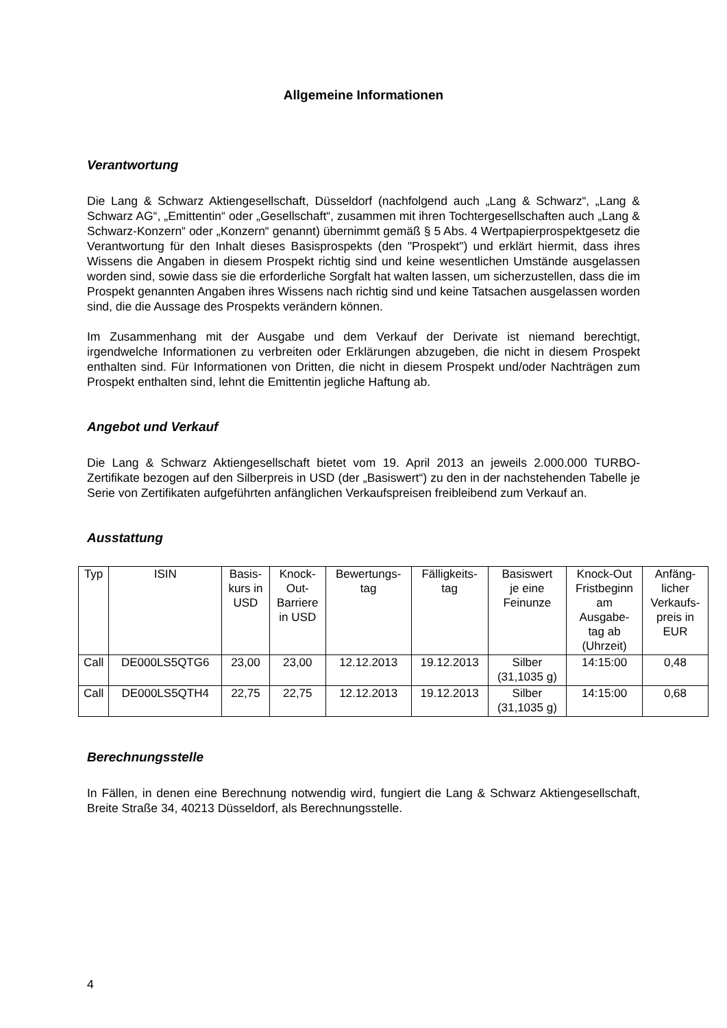Allgemeine Informationen
Verantwortung
Die Lang & Schwarz Aktiengesellschaft, Düsseldorf (nachfolgend auch „Lang & Schwarz“, „Lang & Schwarz AG“, „Emittentin“ oder „Gesellschaft“, zusammen mit ihren Tochtergesellschaften auch „Lang & Schwarz-Konzern“ oder „Konzern“ genannt) übernimmt gemäß § 5 Abs. 4 Wertpapierprospektgesetz die Verantwortung für den Inhalt dieses Basisprospekts (den "Prospekt") und erklärt hiermit, dass ihres Wissens die Angaben in diesem Prospekt richtig sind und keine wesentlichen Umstände ausgelassen worden sind, sowie dass sie die erforderliche Sorgfalt hat walten lassen, um sicherzustellen, dass die im Prospekt genannten Angaben ihres Wissens nach richtig sind und keine Tatsachen ausgelassen worden sind, die die Aussage des Prospekts verändern können.
Im Zusammenhang mit der Ausgabe und dem Verkauf der Derivate ist niemand berechtigt, irgendwelche Informationen zu verbreiten oder Erklärungen abzugeben, die nicht in diesem Prospekt enthalten sind. Für Informationen von Dritten, die nicht in diesem Prospekt und/oder Nachträgen zum Prospekt enthalten sind, lehnt die Emittentin jegliche Haftung ab.
Angebot und Verkauf
Die Lang & Schwarz Aktiengesellschaft bietet vom 19. April 2013 an jeweils 2.000.000 TURBO-Zertifikate bezogen auf den Silberpreis in USD (der „Basiswert“) zu den in der nachstehenden Tabelle je Serie von Zertifikaten aufgeführten anfänglichen Verkaufspreisen freibleibend zum Verkauf an.
Ausstattung
| Typ | ISIN | Basis- kurs in USD | Knock- Out- Barriere in USD | Bewertungs- tag | Fälligkeits- tag | Basiswert je eine Feinunze | Knock-Out Fristbeginn am Ausgabe- tag ab (Uhrzeit) | Anfäng- licher Verkaufs- preis in EUR |
| --- | --- | --- | --- | --- | --- | --- | --- | --- |
| Call | DE000LS5QTG6 | 23,00 | 23,00 | 12.12.2013 | 19.12.2013 | Silber (31,1035 g) | 14:15:00 | 0,48 |
| Call | DE000LS5QTH4 | 22,75 | 22,75 | 12.12.2013 | 19.12.2013 | Silber (31,1035 g) | 14:15:00 | 0,68 |
Berechnungsstelle
In Fällen, in denen eine Berechnung notwendig wird, fungiert die Lang & Schwarz Aktiengesellschaft, Breite Straße 34, 40213 Düsseldorf, als Berechnungsstelle.
4